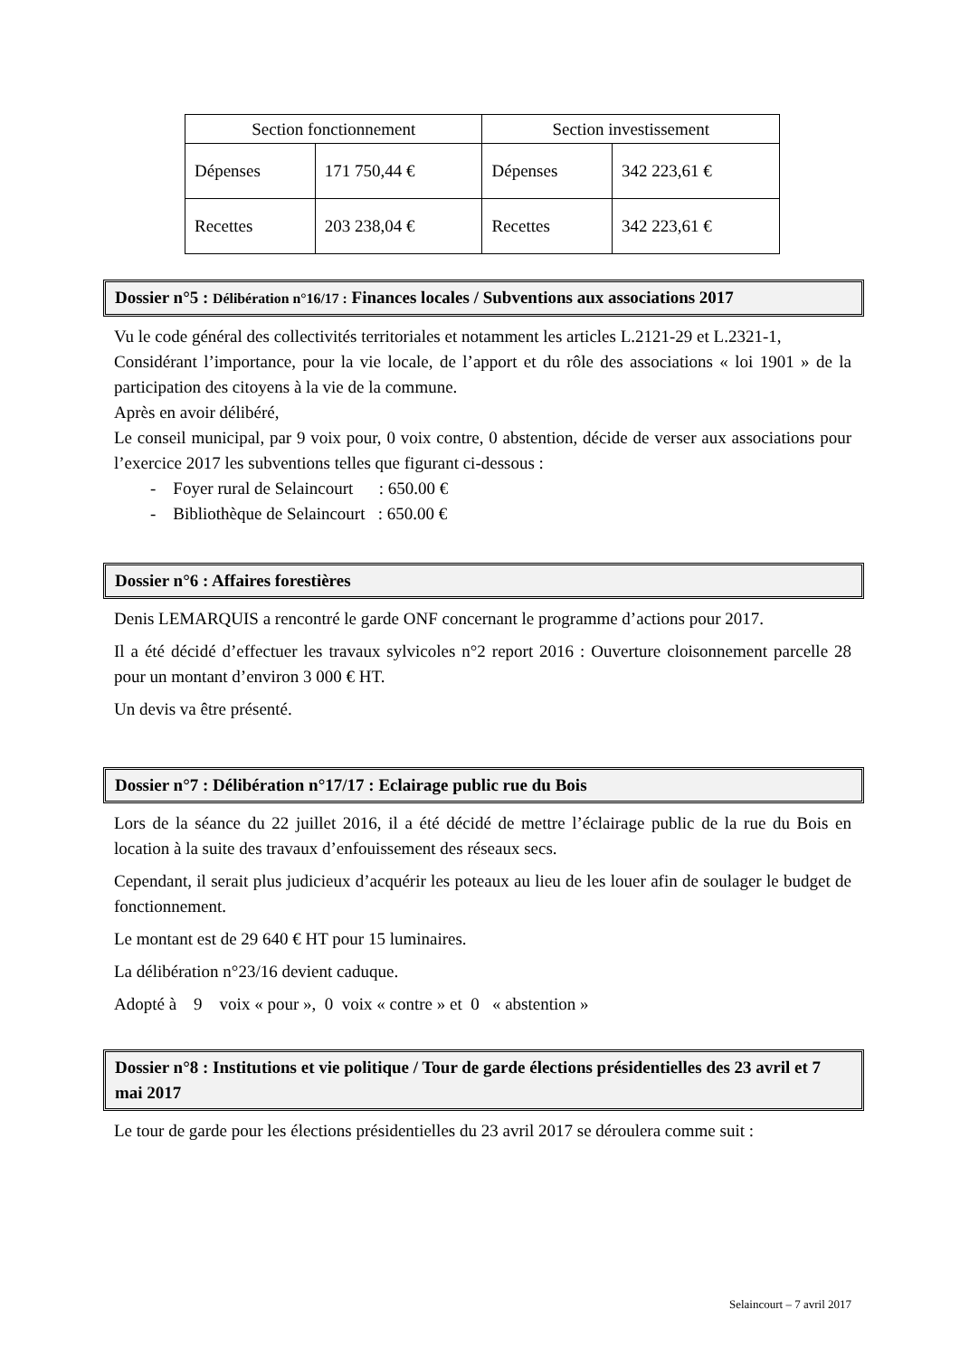| Section fonctionnement | | Section investissement | |
| Dépenses | 171 750,44 € | Dépenses | 342 223,61 € |
| Recettes | 203 238,04 € | Recettes | 342 223,61 € |
Dossier n°5 : Délibération n°16/17 : Finances locales / Subventions aux associations 2017
Vu le code général des collectivités territoriales et notamment les articles L.2121-29 et L.2321-1,
Considérant l’importance, pour la vie locale, de l’apport et du rôle des associations « loi 1901 » de la participation des citoyens à la vie de la commune.
Après en avoir délibéré,
Le conseil municipal, par 9 voix pour, 0 voix contre, 0 abstention, décide de verser aux associations pour l’exercice 2017 les subventions telles que figurant ci-dessous :
- Foyer rural de Selaincourt : 650.00 €
- Bibliothèque de Selaincourt : 650.00 €
Dossier n°6 : Affaires forestières
Denis LEMARQUIS a rencontré le garde ONF concernant le programme d’actions pour 2017.
Il a été décidé d’effectuer les travaux sylvicoles n°2 report 2016 : Ouverture cloisonnement parcelle 28 pour un montant d’environ 3 000 € HT.
Un devis va être présenté.
Dossier n°7 : Délibération n°17/17 : Eclairage public rue du Bois
Lors de la séance du 22 juillet 2016, il a été décidé de mettre l’éclairage public de la rue du Bois en location à la suite des travaux d’enfouissement des réseaux secs.
Cependant, il serait plus judicieux d’acquérir les poteaux au lieu de les louer afin de soulager le budget de fonctionnement.
Le montant est de 29 640 € HT pour 15 luminaires.
La délibération n°23/16 devient caduque.
Adopté à 9 voix « pour », 0 voix « contre » et 0 « abstention »
Dossier n°8 : Institutions et vie politique / Tour de garde élections présidentielles des 23 avril et 7 mai 2017
Le tour de garde pour les élections présidentielles du 23 avril 2017 se déroulera comme suit :
Selaincourt – 7 avril 2017